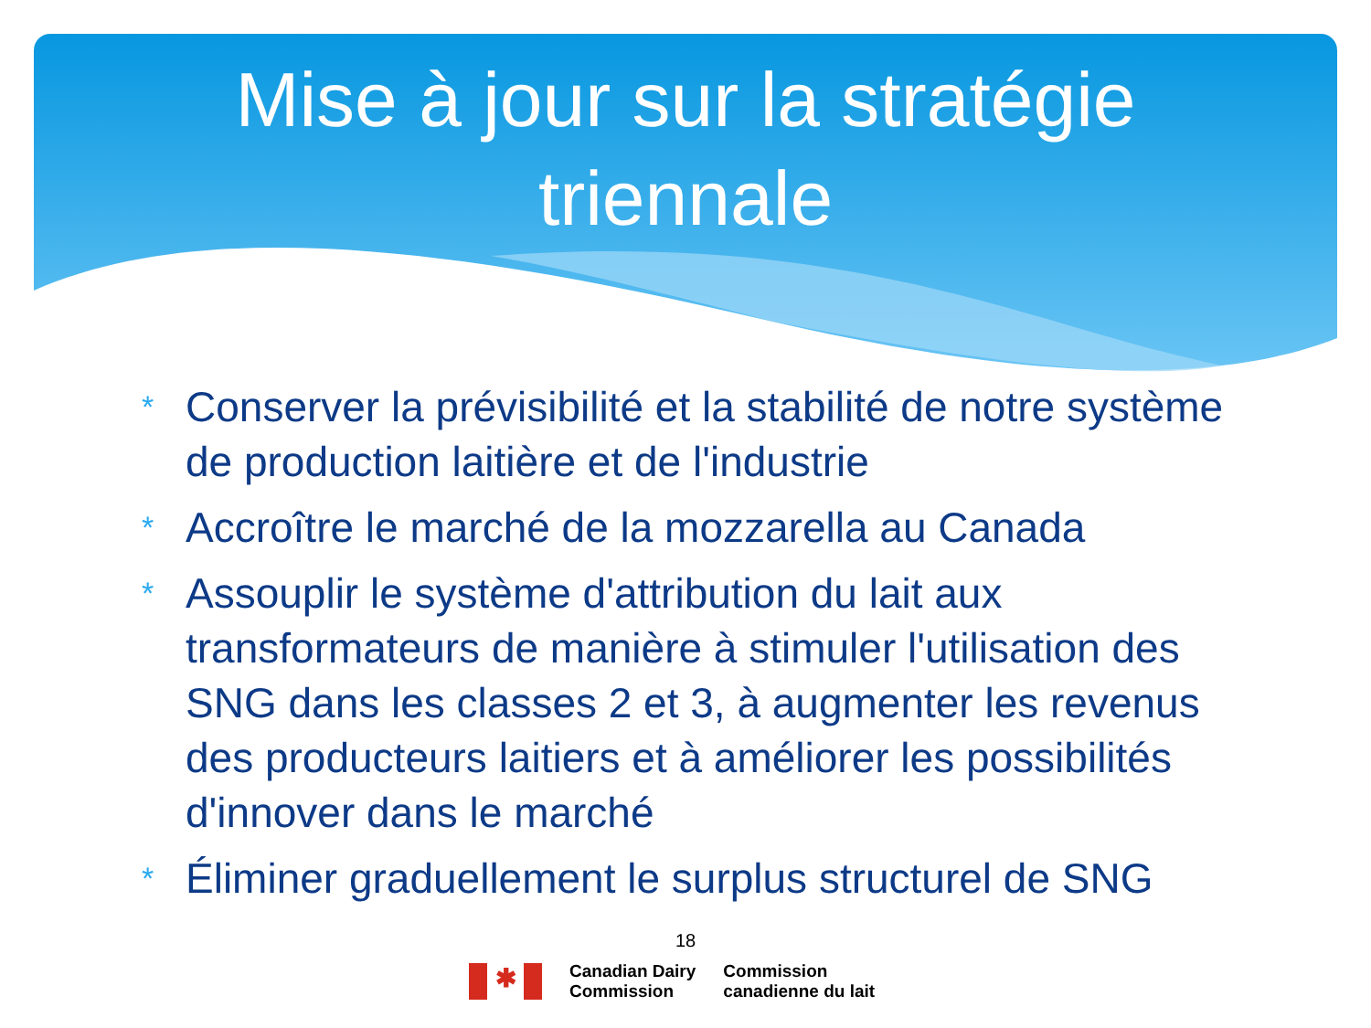Mise à jour sur la stratégie
triennale
* Conserver la prévisibilité et la stabilité de notre système de production laitière et de l'industrie
* Accroître le marché de la mozzarella au Canada
* Assouplir le système d'attribution du lait aux transformateurs de manière à stimuler l'utilisation des SNG dans les classes 2 et 3, à augmenter les revenus des producteurs laitiers et à améliorer les possibilités d'innover dans le marché
* Éliminer graduellement le surplus structurel de SNG
18
✱
Canadian Dairy
Commission
Commission
canadienne du lait